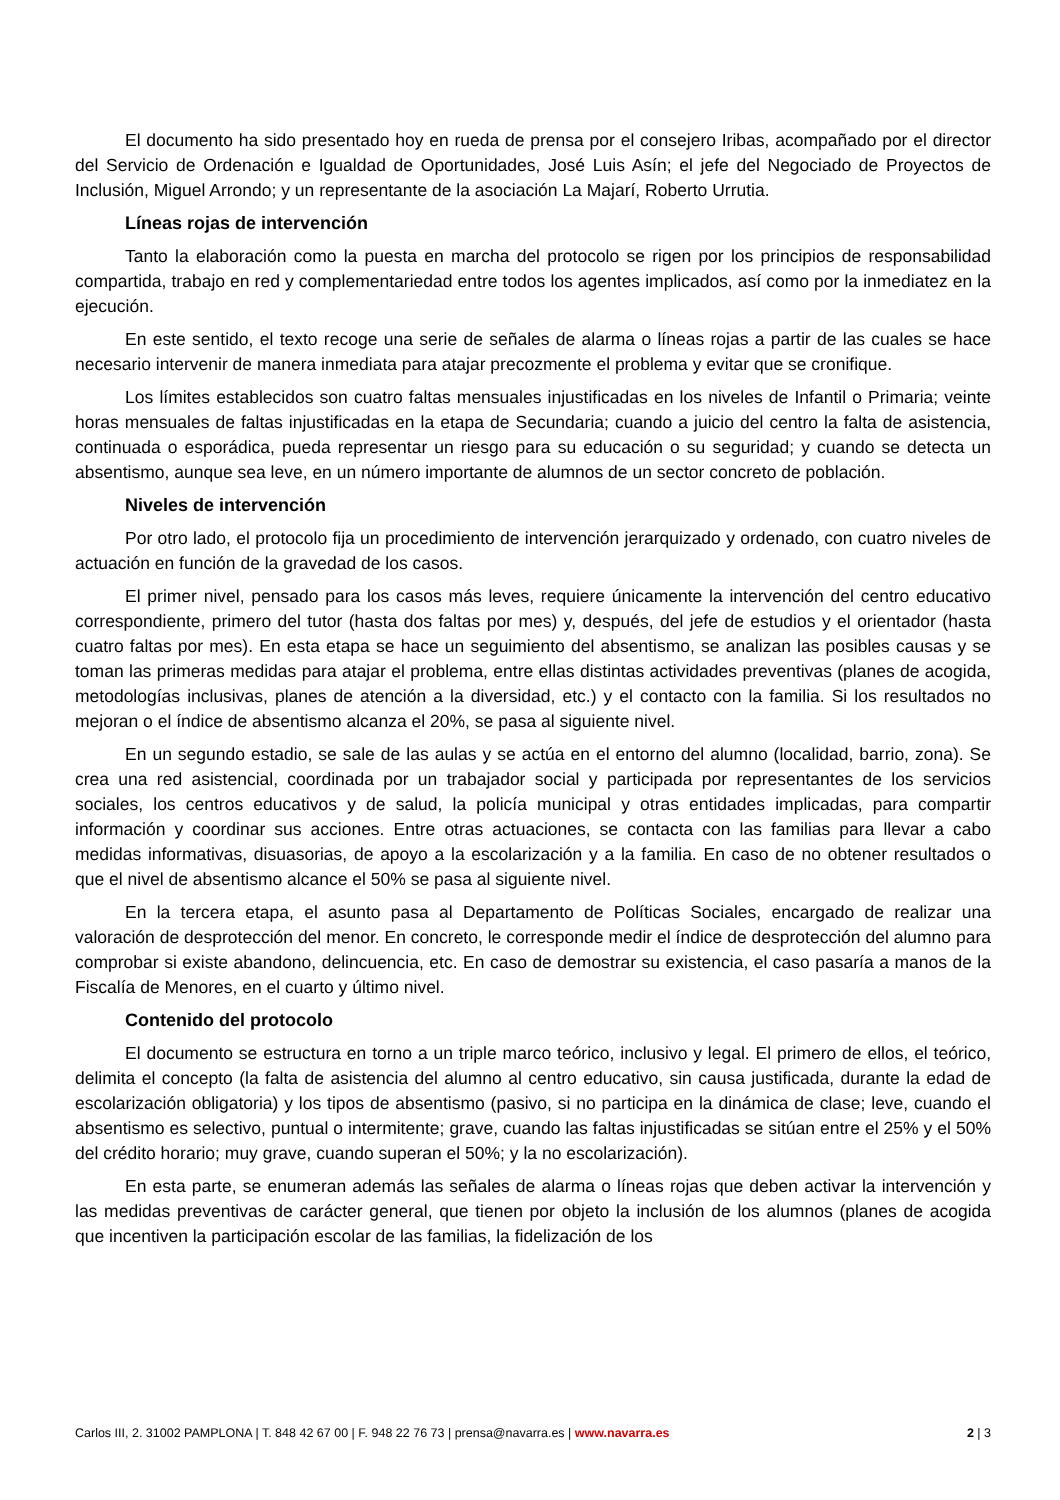El documento ha sido presentado hoy en rueda de prensa por el consejero Iribas, acompañado por el director del Servicio de Ordenación e Igualdad de Oportunidades, José Luis Asín; el jefe del Negociado de Proyectos de Inclusión, Miguel Arrondo; y un representante de la asociación La Majarí, Roberto Urrutia.
Líneas rojas de intervención
Tanto la elaboración como la puesta en marcha del protocolo se rigen por los principios de responsabilidad compartida, trabajo en red y complementariedad entre todos los agentes implicados, así como por la inmediatez en la ejecución.
En este sentido, el texto recoge una serie de señales de alarma o líneas rojas a partir de las cuales se hace necesario intervenir de manera inmediata para atajar precozmente el problema y evitar que se cronifique.
Los límites establecidos son cuatro faltas mensuales injustificadas en los niveles de Infantil o Primaria; veinte horas mensuales de faltas injustificadas en la etapa de Secundaria; cuando a juicio del centro la falta de asistencia, continuada o esporádica, pueda representar un riesgo para su educación o su seguridad; y cuando se detecta un absentismo, aunque sea leve, en un número importante de alumnos de un sector concreto de población.
Niveles de intervención
Por otro lado, el protocolo fija un procedimiento de intervención jerarquizado y ordenado, con cuatro niveles de actuación en función de la gravedad de los casos.
El primer nivel, pensado para los casos más leves, requiere únicamente la intervención del centro educativo correspondiente, primero del tutor (hasta dos faltas por mes) y, después, del jefe de estudios y el orientador (hasta cuatro faltas por mes). En esta etapa se hace un seguimiento del absentismo, se analizan las posibles causas y se toman las primeras medidas para atajar el problema, entre ellas distintas actividades preventivas (planes de acogida, metodologías inclusivas, planes de atención a la diversidad, etc.) y el contacto con la familia. Si los resultados no mejoran o el índice de absentismo alcanza el 20%, se pasa al siguiente nivel.
En un segundo estadio, se sale de las aulas y se actúa en el entorno del alumno (localidad, barrio, zona). Se crea una red asistencial, coordinada por un trabajador social y participada por representantes de los servicios sociales, los centros educativos y de salud, la policía municipal y otras entidades implicadas, para compartir información y coordinar sus acciones. Entre otras actuaciones, se contacta con las familias para llevar a cabo medidas informativas, disuasorias, de apoyo a la escolarización y a la familia. En caso de no obtener resultados o que el nivel de absentismo alcance el 50% se pasa al siguiente nivel.
En la tercera etapa, el asunto pasa al Departamento de Políticas Sociales, encargado de realizar una valoración de desprotección del menor. En concreto, le corresponde medir el índice de desprotección del alumno para comprobar si existe abandono, delincuencia, etc. En caso de demostrar su existencia, el caso pasaría a manos de la Fiscalía de Menores, en el cuarto y último nivel.
Contenido del protocolo
El documento se estructura en torno a un triple marco teórico, inclusivo y legal. El primero de ellos, el teórico, delimita el concepto (la falta de asistencia del alumno al centro educativo, sin causa justificada, durante la edad de escolarización obligatoria) y los tipos de absentismo (pasivo, si no participa en la dinámica de clase; leve, cuando el absentismo es selectivo, puntual o intermitente; grave, cuando las faltas injustificadas se sitúan entre el 25% y el 50% del crédito horario; muy grave, cuando superan el 50%; y la no escolarización).
En esta parte, se enumeran además las señales de alarma o líneas rojas que deben activar la intervención y las medidas preventivas de carácter general, que tienen por objeto la inclusión de los alumnos (planes de acogida que incentiven la participación escolar de las familias, la fidelización de los
Carlos III, 2. 31002 PAMPLONA | T. 848 42 67 00 | F. 948 22 76 73 | prensa@navarra.es | www.navarra.es 2 | 3